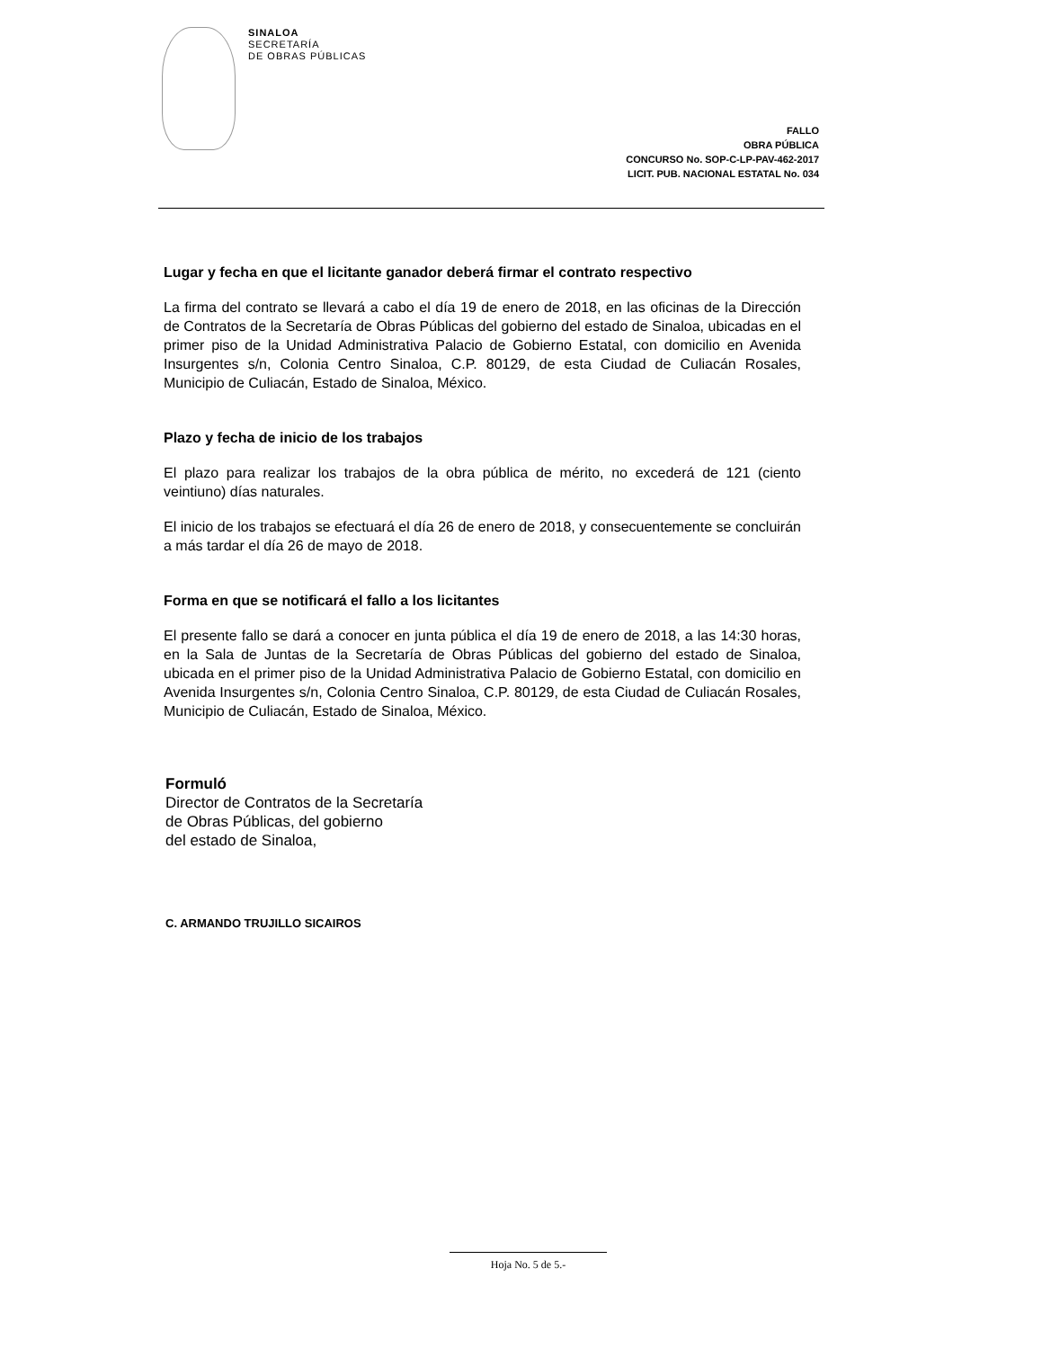SINALOA
SECRETARÍA
DE OBRAS PÚBLICAS
FALLO
OBRA PÚBLICA
CONCURSO No. SOP-C-LP-PAV-462-2017
LICIT. PUB. NACIONAL ESTATAL No. 034
Lugar y fecha en que el licitante ganador deberá firmar el contrato respectivo
La firma del contrato se llevará a cabo el día 19 de enero de 2018, en las oficinas de la Dirección de Contratos de la Secretaría de Obras Públicas del gobierno del estado de Sinaloa, ubicadas en el primer piso de la Unidad Administrativa Palacio de Gobierno Estatal, con domicilio en Avenida Insurgentes s/n, Colonia Centro Sinaloa, C.P. 80129, de esta Ciudad de Culiacán Rosales, Municipio de Culiacán, Estado de Sinaloa, México.
Plazo y fecha de inicio de los trabajos
El plazo para realizar los trabajos de la obra pública de mérito, no excederá de 121 (ciento veintiuno) días naturales.
El inicio de los trabajos se efectuará el día 26 de enero de 2018, y consecuentemente se concluirán a más tardar el día 26 de mayo de 2018.
Forma en que se notificará el fallo a los licitantes
El presente fallo se dará a conocer en junta pública el día 19 de enero de 2018, a las 14:30 horas, en la Sala de Juntas de la Secretaría de Obras Públicas del gobierno del estado de Sinaloa, ubicada en el primer piso de la Unidad Administrativa Palacio de Gobierno Estatal, con domicilio en Avenida Insurgentes s/n, Colonia Centro Sinaloa, C.P. 80129, de esta Ciudad de Culiacán Rosales, Municipio de Culiacán, Estado de Sinaloa, México.
Formuló
Director de Contratos de la Secretaría
de Obras Públicas, del gobierno
del estado de Sinaloa,
C. ARMANDO TRUJILLO SICAIROS
Hoja No. 5 de 5.-